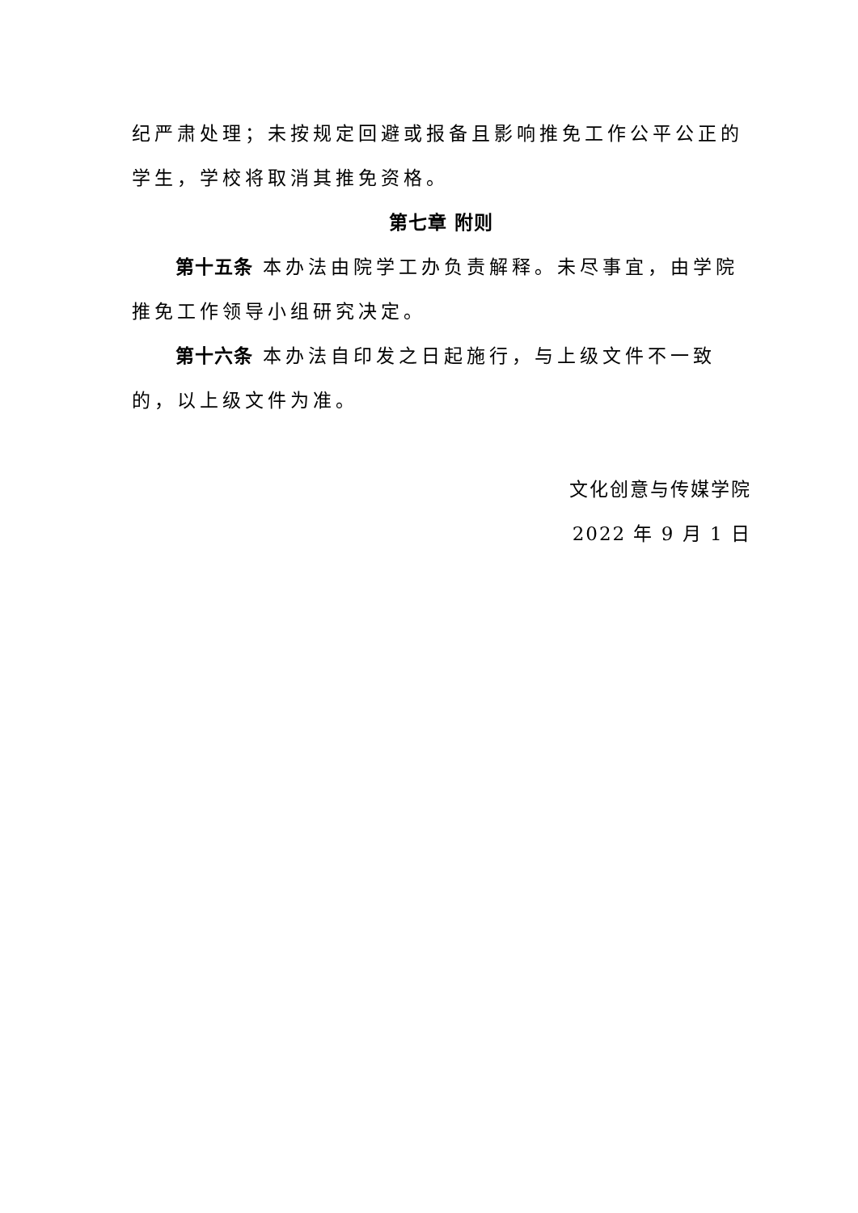纪严肃处理；未按规定回避或报备且影响推免工作公平公正的学生，学校将取消其推免资格。
第七章 附则
第十五条 本办法由院学工办负责解释。未尽事宜，由学院推免工作领导小组研究决定。
第十六条 本办法自印发之日起施行，与上级文件不一致的，以上级文件为准。
文化创意与传媒学院
2022 年 9 月 1 日